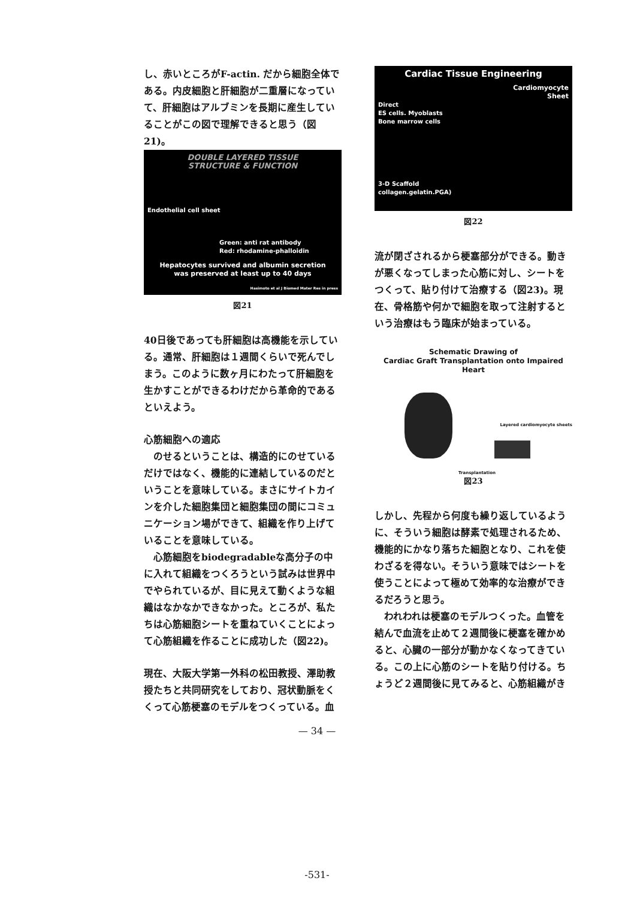し、赤いところがF-actin. だから細胞全体である。内皮細胞と肝細胞が二重層になっていて、肝細胞はアルブミンを長期に産生していることがこの図で理解できると思う（図21)。
DOUBLE LAYERED TISSUE
STRUCTURE & FUNCTION
Endothelial cell sheet
Green: anti rat antibody
Red: rhodamine-phalloidin
Hepatocytes survived and albumin secretion
was preserved at least up to 40 days
Hasimoto et al J Biomed Mater Res in press
図21
40日後であっても肝細胞は高機能を示している。通常、肝細胞は１週間くらいで死んでしまう。このように数ヶ月にわたって肝細胞を生かすことができるわけだから革命的であるといえよう。
心筋細胞への適応
　のせるということは、構造的にのせているだけではなく、機能的に連結しているのだということを意味している。まさにサイトカインを介した細胞集団と細胞集団の間にコミュニケーション場ができて、組織を作り上げていることを意味している。
　心筋細胞をbiodegradableな高分子の中に入れて組織をつくろうという試みは世界中でやられているが、目に見えて動くような組織はなかなかできなかった。ところが、私たちは心筋細胞シートを重ねていくことによって心筋組織を作ることに成功した（図22)。
現在、大阪大学第一外科の松田教授、澤助教授たちと共同研究をしており、冠状動脈をくくって心筋梗塞のモデルをつくっている。血
Cardiac Tissue Engineering
Cardiomyocyte
Sheet
Direct
ES cells. Myoblasts
Bone marrow cells
3-D Scaffold
collagen.gelatin.PGA)
図22
流が閉ざされるから梗塞部分ができる。動きが悪くなってしまった心筋に対し、シートをつくって、貼り付けて治療する（図23)。現在、骨格筋や何かで細胞を取って注射するという治療はもう臨床が始まっている。
Schematic Drawing of
Cardiac Graft Transplantation onto Impaired Heart
Layered cardiomyocyte sheets
Transplantation
図23
しかし、先程から何度も繰り返しているように、そういう細胞は酵素で処理されるため、機能的にかなり落ちた細胞となり、これを使わざるを得ない。そういう意味ではシートを使うことによって極めて効率的な治療ができるだろうと思う。
　われわれは梗塞のモデルつくった。血管を結んで血流を止めて２週間後に梗塞を確かめると、心臓の一部分が動かなくなってきている。この上に心筋のシートを貼り付ける。ちょうど２週間後に見てみると、心筋組織がき
— 34 —
-531-